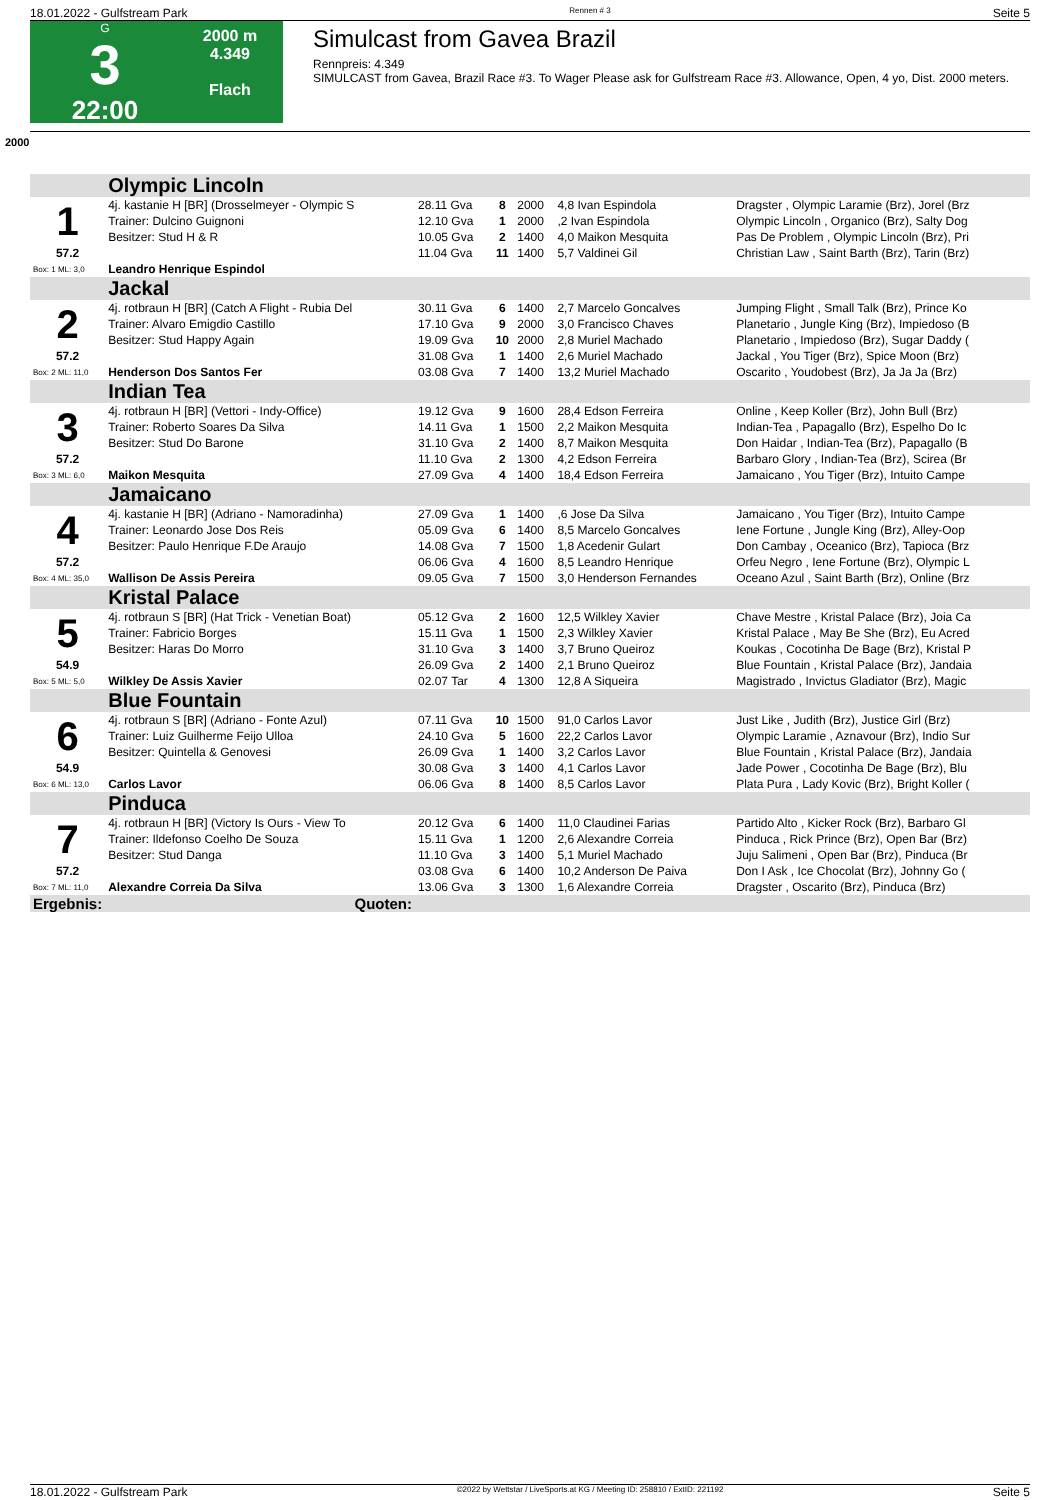18.01.2022 - Gulfstream Park Rennen # 3 Seite 5
G
3
22:00
2000 m
4.349
Flach
Simulcast from Gavea Brazil
Rennpreis: 4.349
SIMULCAST from Gavea, Brazil Race #3. To Wager Please ask for Gulfstream Race #3. Allowance, Open, 4 yo, Dist. 2000 meters.
2000
| | Olympic Lincoln | | | | | |
| 1 | 4j. kastanie H [BR] (Drosselmeyer - Olympic S | 28.11 Gva | 8 | 2000 | 4,8 Ivan Espindola | Dragster , Olympic Laramie (Brz), Jorel (Brz |
| | Trainer: Dulcino Guignoni | 12.10 Gva | 1 | 2000 | ,2 Ivan Espindola | Olympic Lincoln , Organico (Brz), Salty Dog |
| | Besitzer: Stud H & R | 10.05 Gva | 2 | 1400 | 4,0 Maikon Mesquita | Pas De Problem , Olympic Lincoln (Brz), Pri |
| 57.2 | | 11.04 Gva | 11 | 1400 | 5,7 Valdinei Gil | Christian Law , Saint Barth (Brz), Tarin (Brz) |
| Box: 1 ML: 3,0 | Leandro Henrique Espindol | | | | | |
| | Jackal | | | | | |
| 2 | 4j. rotbraun H [BR] (Catch A Flight - Rubia Del | 30.11 Gva | 6 | 1400 | 2,7 Marcelo Goncalves | Jumping Flight , Small Talk (Brz), Prince Ko |
| | Trainer: Alvaro Emigdio Castillo | 17.10 Gva | 9 | 2000 | 3,0 Francisco Chaves | Planetario , Jungle King (Brz), Impiedoso (B |
| | Besitzer: Stud Happy Again | 19.09 Gva | 10 | 2000 | 2,8 Muriel Machado | Planetario , Impiedoso (Brz), Sugar Daddy ( |
| 57.2 | | 31.08 Gva | 1 | 1400 | 2,6 Muriel Machado | Jackal , You Tiger (Brz), Spice Moon (Brz) |
| Box: 2 ML: 11,0 | Henderson Dos Santos Fer | 03.08 Gva | 7 | 1400 | 13,2 Muriel Machado | Oscarito , Youdobest (Brz), Ja Ja Ja (Brz) |
| | Indian Tea | | | | | |
| 3 | 4j. rotbraun H [BR] (Vettori - Indy-Office) | 19.12 Gva | 9 | 1600 | 28,4 Edson Ferreira | Online , Keep Koller (Brz), John Bull (Brz) |
| | Trainer: Roberto Soares Da Silva | 14.11 Gva | 1 | 1500 | 2,2 Maikon Mesquita | Indian-Tea , Papagallo (Brz), Espelho Do Ic |
| | Besitzer: Stud Do Barone | 31.10 Gva | 2 | 1400 | 8,7 Maikon Mesquita | Don Haidar , Indian-Tea (Brz), Papagallo (B |
| 57.2 | | 11.10 Gva | 2 | 1300 | 4,2 Edson Ferreira | Barbaro Glory , Indian-Tea (Brz), Scirea (Br |
| Box: 3 ML: 6,0 | Maikon Mesquita | 27.09 Gva | 4 | 1400 | 18,4 Edson Ferreira | Jamaicano , You Tiger (Brz), Intuito Campe |
| | Jamaicano | | | | | |
| 4 | 4j. kastanie H [BR] (Adriano - Namoradinha) | 27.09 Gva | 1 | 1400 | ,6 Jose Da Silva | Jamaicano , You Tiger (Brz), Intuito Campe |
| | Trainer: Leonardo Jose Dos Reis | 05.09 Gva | 6 | 1400 | 8,5 Marcelo Goncalves | Iene Fortune , Jungle King (Brz), Alley-Oop |
| | Besitzer: Paulo Henrique F.De Araujo | 14.08 Gva | 7 | 1500 | 1,8 Acedenir Gulart | Don Cambay , Oceanico (Brz), Tapioca (Brz |
| 57.2 | | 06.06 Gva | 4 | 1600 | 8,5 Leandro Henrique | Orfeu Negro , Iene Fortune (Brz), Olympic L |
| Box: 4 ML: 35,0 | Wallison De Assis Pereira | 09.05 Gva | 7 | 1500 | 3,0 Henderson Fernandes | Oceano Azul , Saint Barth (Brz), Online (Brz |
| | Kristal Palace | | | | | |
| 5 | 4j. rotbraun S [BR] (Hat Trick - Venetian Boat) | 05.12 Gva | 2 | 1600 | 12,5 Wilkley Xavier | Chave Mestre , Kristal Palace (Brz), Joia Ca |
| | Trainer: Fabricio Borges | 15.11 Gva | 1 | 1500 | 2,3 Wilkley Xavier | Kristal Palace , May Be She (Brz), Eu Acred |
| | Besitzer: Haras Do Morro | 31.10 Gva | 3 | 1400 | 3,7 Bruno Queiroz | Koukas , Cocotinha De Bage (Brz), Kristal P |
| 54.9 | | 26.09 Gva | 2 | 1400 | 2,1 Bruno Queiroz | Blue Fountain , Kristal Palace (Brz), Jandaia |
| Box: 5 ML: 5,0 | Wilkley De Assis Xavier | 02.07 Tar | 4 | 1300 | 12,8 A Siqueira | Magistrado , Invictus Gladiator (Brz), Magic |
| | Blue Fountain | | | | | |
| 6 | 4j. rotbraun S [BR] (Adriano - Fonte Azul) | 07.11 Gva | 10 | 1500 | 91,0 Carlos Lavor | Just Like , Judith (Brz), Justice Girl (Brz) |
| | Trainer: Luiz Guilherme Feijo Ulloa | 24.10 Gva | 5 | 1600 | 22,2 Carlos Lavor | Olympic Laramie , Aznavour (Brz), Indio Sur |
| | Besitzer: Quintella & Genovesi | 26.09 Gva | 1 | 1400 | 3,2 Carlos Lavor | Blue Fountain , Kristal Palace (Brz), Jandaia |
| 54.9 | | 30.08 Gva | 3 | 1400 | 4,1 Carlos Lavor | Jade Power , Cocotinha De Bage (Brz), Blu |
| Box: 6 ML: 13,0 | Carlos Lavor | 06.06 Gva | 8 | 1400 | 8,5 Carlos Lavor | Plata Pura , Lady Kovic (Brz), Bright Koller ( |
| | Pinduca | | | | | |
| 7 | 4j. rotbraun H [BR] (Victory Is Ours - View To | 20.12 Gva | 6 | 1400 | 11,0 Claudinei Farias | Partido Alto , Kicker Rock (Brz), Barbaro Gl |
| | Trainer: Ildefonso Coelho De Souza | 15.11 Gva | 1 | 1200 | 2,6 Alexandre Correia | Pinduca , Rick Prince (Brz), Open Bar (Brz) |
| | Besitzer: Stud Danga | 11.10 Gva | 3 | 1400 | 5,1 Muriel Machado | Juju Salimeni , Open Bar (Brz), Pinduca (Br |
| 57.2 | | 03.08 Gva | 6 | 1400 | 10,2 Anderson De Paiva | Don I Ask , Ice Chocolat (Brz), Johnny Go ( |
| Box: 7 ML: 11,0 | Alexandre Correia Da Silva | 13.06 Gva | 3 | 1300 | 1,6 Alexandre Correia | Dragster , Oscarito (Brz), Pinduca (Brz) |
| Ergebnis: | Quoten: | | | | | |
18.01.2022 - Gulfstream Park ©2022 by Wettstar / LiveSports.at KG / Meeting ID: 258810 / ExtID: 221192 Seite 5